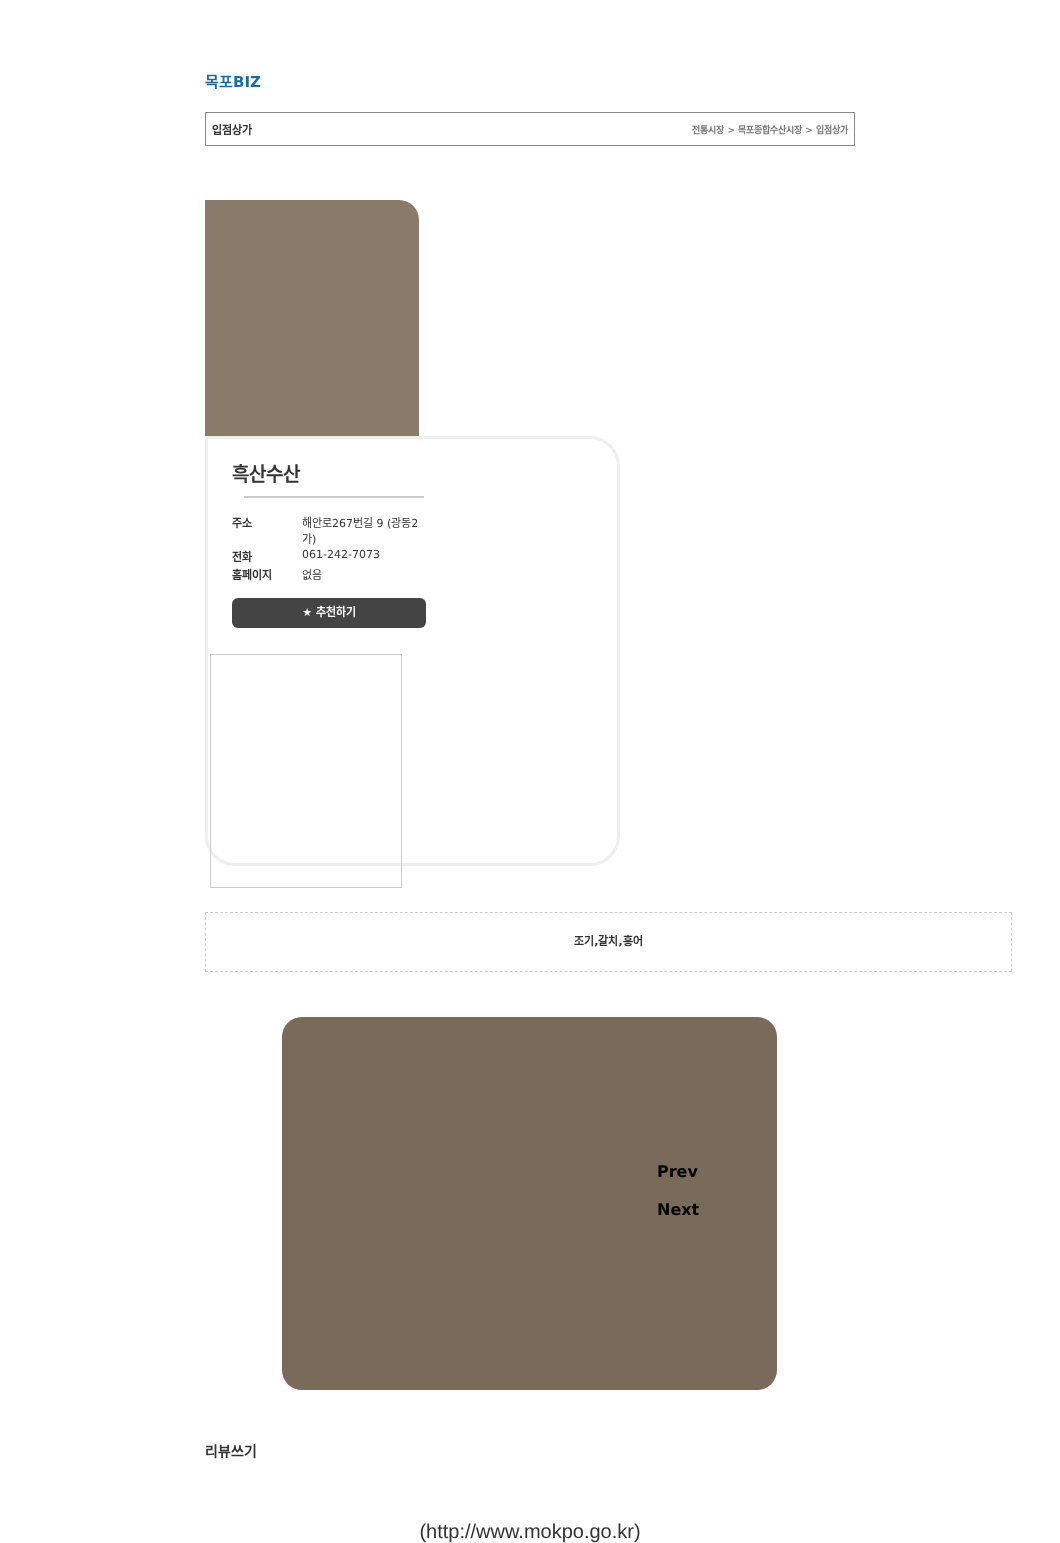목포BIZ
입점상가 전통시장 > 목포종합수산시장 > 입점상가
흑산수산
주소 해안로267번길 9 (광동2가) 전화 061-242-7073 홈페이지 없음
★ 추천하기
조기,갈치,홍어
Prev
Next
리뷰쓰기
(http://www.mokpo.go.kr)